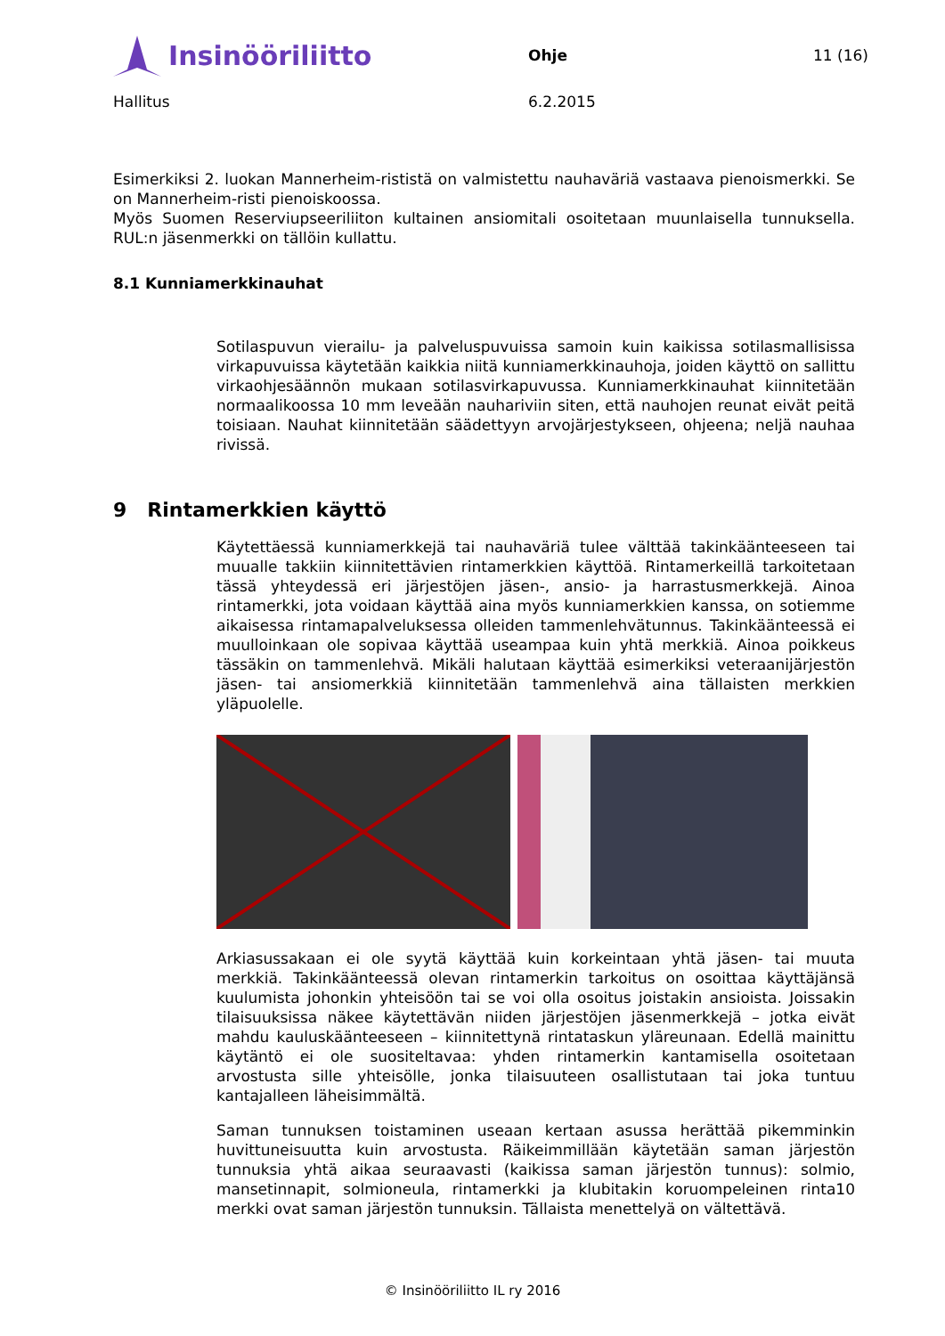Insinööriliitto
Ohje 11 (16)
Hallitus 6.2.2015
Esimerkiksi 2. luokan Mannerheim-rististä on valmistettu nauhaväriä vastaava pienoismerkki. Se on Mannerheim-risti pienoiskoossa.
Myös Suomen Reserviupseeriliiton kultainen ansiomitali osoitetaan muunlaisella tunnuksella. RUL:n jäsenmerkki on tällöin kullattu.
8.1 Kunniamerkkinauhat
Sotilaspuvun vierailu- ja palveluspuvuissa samoin kuin kaikissa sotilasmallisissa virkapuvuissa käytetään kaikkia niitä kunniamerkkinauhoja, joiden käyttö on sallittu virkaohjesäännön mukaan sotilasvirkapuvussa. Kunniamerkkinauhat kiinnitetään normaalikoossa 10 mm leveään nauhariviin siten, että nauhojen reunat eivät peitä toisiaan. Nauhat kiinnitetään säädettyyn arvojärjestykseen, ohjeena; neljä nauhaa rivissä.
9 Rintamerkkien käyttö
Käytettäessä kunniamerkkejä tai nauhaväriä tulee välttää takinkäänteeseen tai muualle takkiin kiinnitettävien rintamerkkien käyttöä. Rintamerkeillä tarkoitetaan tässä yhteydessä eri järjestöjen jäsen-, ansio- ja harrastusmerkkejä. Ainoa rintamerkki, jota voidaan käyttää aina myös kunniamerkkien kanssa, on sotiemme aikaisessa rintamapalveluksessa olleiden tammenlehvätunnus. Takinkäänteessä ei muulloinkaan ole sopivaa käyttää useampaa kuin yhtä merkkiä. Ainoa poikkeus tässäkin on tammenlehvä. Mikäli halutaan käyttää esimerkiksi veteraanijärjestön jäsen- tai ansiomerkkiä kiinnitetään tammenlehvä aina tällaisten merkkien yläpuolelle.
Arkiasussakaan ei ole syytä käyttää kuin korkeintaan yhtä jäsen- tai muuta merkkiä. Takinkäänteessä olevan rintamerkin tarkoitus on osoittaa käyttäjänsä kuulumista johonkin yhteisöön tai se voi olla osoitus joistakin ansioista. Joissakin tilaisuuksissa näkee käytettävän niiden järjestöjen jäsenmerkkejä – jotka eivät mahdu kauluskäänteeseen – kiinnitettynä rintataskun yläreunaan. Edellä mainittu käytäntö ei ole suositeltavaa: yhden rintamerkin kantamisella osoitetaan arvostusta sille yhteisölle, jonka tilaisuuteen osallistutaan tai joka tuntuu kantajalleen läheisimmältä.
Saman tunnuksen toistaminen useaan kertaan asussa herättää pikemminkin huvittuneisuutta kuin arvostusta. Räikeimmillään käytetään saman järjestön tunnuksia yhtä aikaa seuraavasti (kaikissa saman järjestön tunnus): solmio, mansetinnapit, solmioneula, rintamerkki ja klubitakin koruompeleinen rinta10 merkki ovat saman järjestön tunnuksin. Tällaista menettelyä on vältettävä.
© Insinööriliitto IL ry 2016